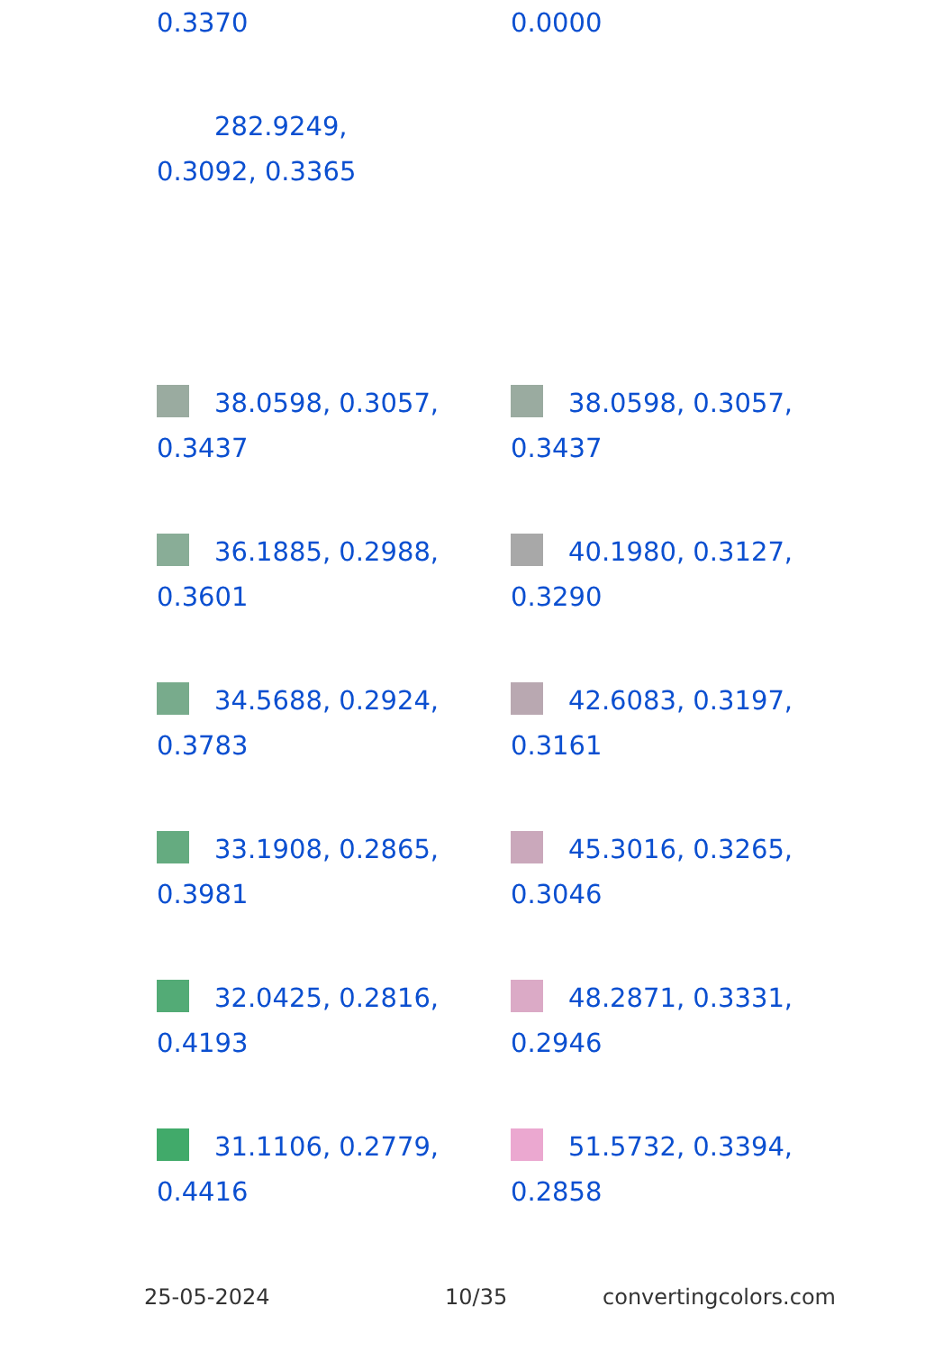0.3370 0.0000
282.9249, 0.3092, 0.3365
38.0598, 0.3057, 0.3437
38.0598, 0.3057, 0.3437
36.1885, 0.2988, 0.3601
40.1980, 0.3127, 0.3290
34.5688, 0.2924, 0.3783
42.6083, 0.3197, 0.3161
33.1908, 0.2865, 0.3981
45.3016, 0.3265, 0.3046
32.0425, 0.2816, 0.4193
48.2871, 0.3331, 0.2946
31.1106, 0.2779, 0.4416
51.5732, 0.3394, 0.2858
25-05-2024 10/35 convertingcolors.com